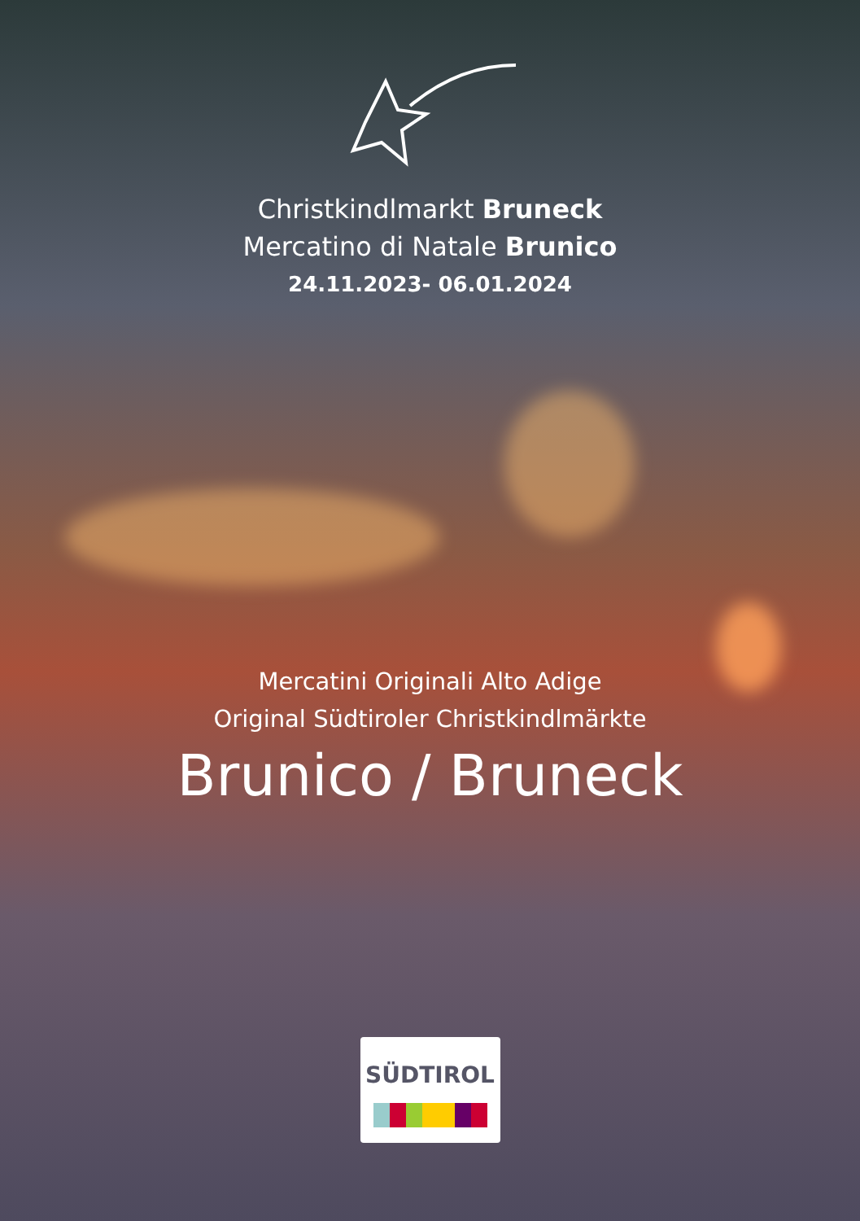Christkindlmarkt Bruneck
Mercatino di Natale Brunico
24.11.2023- 06.01.2024
Mercatini Originali Alto Adige
Original Südtiroler Christkindlmärkte
Brunico / Bruneck
SÜDTIROL